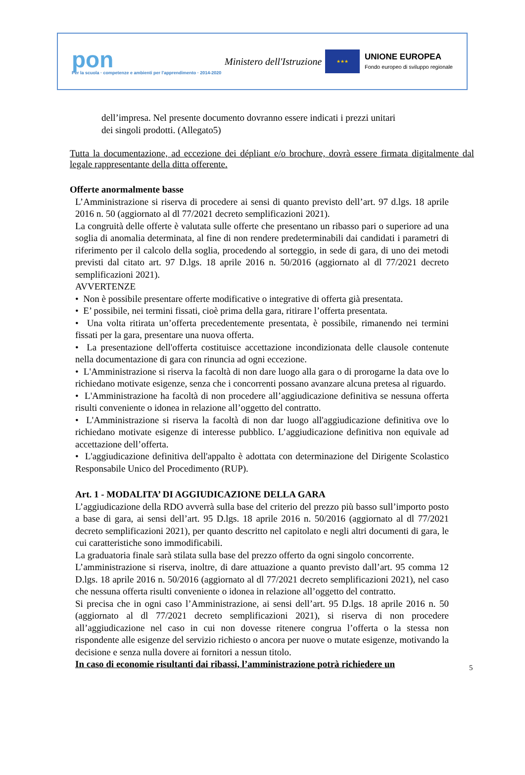pon
Per la scuola · competenze e ambienti per l'apprendimento · 2014-2020
Ministero dell'Istruzione
★★★
UNIONE EUROPEA
Fondo europeo di sviluppo regionale
dell’impresa. Nel presente documento dovranno essere indicati i prezzi unitari
dei singoli prodotti. (Allegato5)
Tutta la documentazione, ad eccezione dei dépliant e/o brochure, dovrà essere firmata digitalmente dal legale rappresentante della ditta offerente.
Offerte anormalmente basse
L’Amministrazione si riserva di procedere ai sensi di quanto previsto dell’art. 97 d.lgs. 18 aprile 2016 n. 50 (aggiornato al dl 77/2021 decreto semplificazioni 2021).
La congruità delle offerte è valutata sulle offerte che presentano un ribasso pari o superiore ad una soglia di anomalia determinata, al fine di non rendere predeterminabili dai candidati i parametri di riferimento per il calcolo della soglia, procedendo al sorteggio, in sede di gara, di uno dei metodi previsti dal citato art. 97 D.lgs. 18 aprile 2016 n. 50/2016 (aggiornato al dl 77/2021 decreto semplificazioni 2021).
AVVERTENZE
• Non è possibile presentare offerte modificative o integrative di offerta già presentata.
• E’ possibile, nei termini fissati, cioè prima della gara, ritirare l’offerta presentata.
• Una volta ritirata un’offerta precedentemente presentata, è possibile, rimanendo nei termini fissati per la gara, presentare una nuova offerta.
• La presentazione dell'offerta costituisce accettazione incondizionata delle clausole contenute nella documentazione di gara con rinuncia ad ogni eccezione.
• L'Amministrazione si riserva la facoltà di non dare luogo alla gara o di prorogarne la data ove lo richiedano motivate esigenze, senza che i concorrenti possano avanzare alcuna pretesa al riguardo.
• L'Amministrazione ha facoltà di non procedere all’aggiudicazione definitiva se nessuna offerta risulti conveniente o idonea in relazione all’oggetto del contratto.
• L'Amministrazione si riserva la facoltà di non dar luogo all'aggiudicazione definitiva ove lo richiedano motivate esigenze di interesse pubblico. L’aggiudicazione definitiva non equivale ad accettazione dell’offerta.
• L'aggiudicazione definitiva dell'appalto è adottata con determinazione del Dirigente Scolastico Responsabile Unico del Procedimento (RUP).
Art. 1 - MODALITA’ DI AGGIUDICAZIONE DELLA GARA
L’aggiudicazione della RDO avverrà sulla base del criterio del prezzo più basso sull’importo posto a base di gara, ai sensi dell’art. 95 D.lgs. 18 aprile 2016 n. 50/2016 (aggiornato al dl 77/2021 decreto semplificazioni 2021), per quanto descritto nel capitolato e negli altri documenti di gara, le cui caratteristiche sono immodificabili.
La graduatoria finale sarà stilata sulla base del prezzo offerto da ogni singolo concorrente.
L’amministrazione si riserva, inoltre, di dare attuazione a quanto previsto dall’art. 95 comma 12 D.lgs. 18 aprile 2016 n. 50/2016 (aggiornato al dl 77/2021 decreto semplificazioni 2021), nel caso che nessuna offerta risulti conveniente o idonea in relazione all’oggetto del contratto.
Si precisa che in ogni caso l’Amministrazione, ai sensi dell’art. 95 D.lgs. 18 aprile 2016 n. 50 (aggiornato al dl 77/2021 decreto semplificazioni 2021), si riserva di non procedere all’aggiudicazione nel caso in cui non dovesse ritenere congrua l’offerta o la stessa non rispondente alle esigenze del servizio richiesto o ancora per nuove o mutate esigenze, motivando la decisione e senza nulla dovere ai fornitori a nessun titolo.
In caso di economie risultanti dai ribassi, l’amministrazione potrà richiedere un
5